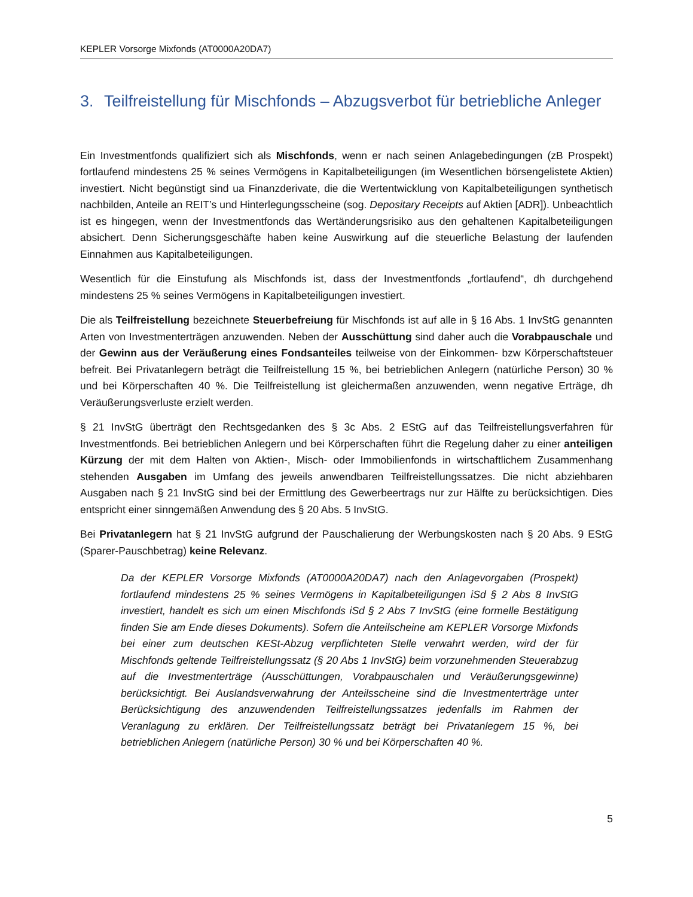KEPLER Vorsorge Mixfonds (AT0000A20DA7)
3. Teilfreistellung für Mischfonds – Abzugsverbot für betriebliche Anleger
Ein Investmentfonds qualifiziert sich als Mischfonds, wenn er nach seinen Anlagebedingungen (zB Prospekt) fortlaufend mindestens 25 % seines Vermögens in Kapitalbeteiligungen (im Wesentlichen börsengelistete Aktien) investiert. Nicht begünstigt sind ua Finanzderivate, die die Wertentwicklung von Kapitalbeteiligungen synthetisch nachbilden, Anteile an REIT’s und Hinterlegungsscheine (sog. Depositary Receipts auf Aktien [ADR]). Unbeachtlich ist es hingegen, wenn der Investmentfonds das Wertänderungsrisiko aus den gehaltenen Kapitalbeteiligungen absichert. Denn Sicherungsgeschäfte haben keine Auswirkung auf die steuerliche Belastung der laufenden Einnahmen aus Kapitalbeteiligungen.
Wesentlich für die Einstufung als Mischfonds ist, dass der Investmentfonds „fortlaufend“, dh durchgehend mindestens 25 % seines Vermögens in Kapitalbeteiligungen investiert.
Die als Teilfreistellung bezeichnete Steuerbefreiung für Mischfonds ist auf alle in § 16 Abs. 1 InvStG genannten Arten von Investmenterträgen anzuwenden. Neben der Ausschüttung sind daher auch die Vorabpauschale und der Gewinn aus der Veräußerung eines Fondsanteiles teilweise von der Einkommen- bzw Körperschaftsteuer befreit. Bei Privatanlegern beträgt die Teilfreistellung 15 %, bei betrieblichen Anlegern (natürliche Person) 30 % und bei Körperschaften 40 %. Die Teilfreistellung ist gleichermaßen anzuwenden, wenn negative Erträge, dh Veräußerungsverluste erzielt werden.
§ 21 InvStG überträgt den Rechtsgedanken des § 3c Abs. 2 EStG auf das Teilfreistellungsverfahren für Investmentfonds. Bei betrieblichen Anlegern und bei Körperschaften führt die Regelung daher zu einer anteiligen Kürzung der mit dem Halten von Aktien-, Misch- oder Immobilienfonds in wirtschaftlichem Zusammenhang stehenden Ausgaben im Umfang des jeweils anwendbaren Teilfreistellungssatzes. Die nicht abziehbaren Ausgaben nach § 21 InvStG sind bei der Ermittlung des Gewerbeertrags nur zur Hälfte zu berücksichtigen. Dies entspricht einer sinngemäßen Anwendung des § 20 Abs. 5 InvStG.
Bei Privatanlegern hat § 21 InvStG aufgrund der Pauschalierung der Werbungskosten nach § 20 Abs. 9 EStG (Sparer-Pauschbetrag) keine Relevanz.
Da der KEPLER Vorsorge Mixfonds (AT0000A20DA7) nach den Anlagevorgaben (Prospekt) fortlaufend mindestens 25 % seines Vermögens in Kapitalbeteiligungen iSd § 2 Abs 8 InvStG investiert, handelt es sich um einen Mischfonds iSd § 2 Abs 7 InvStG (eine formelle Bestätigung finden Sie am Ende dieses Dokuments). Sofern die Anteilscheine am KEPLER Vorsorge Mixfonds bei einer zum deutschen KESt-Abzug verpflichteten Stelle verwahrt werden, wird der für Mischfonds geltende Teilfreistellungssatz (§ 20 Abs 1 InvStG) beim vorzunehmenden Steuerabzug auf die Investmenterträge (Ausschüttungen, Vorabpauschalen und Veräußerungsgewinne) berücksichtigt. Bei Auslandsverwahrung der Anteilsscheine sind die Investmenterträge unter Berücksichtigung des anzuwendenden Teilfreistellungssatzes jedenfalls im Rahmen der Veranlagung zu erklären. Der Teilfreistellungssatz beträgt bei Privatanlegern 15 %, bei betrieblichen Anlegern (natürliche Person) 30 % und bei Körperschaften 40 %.
5